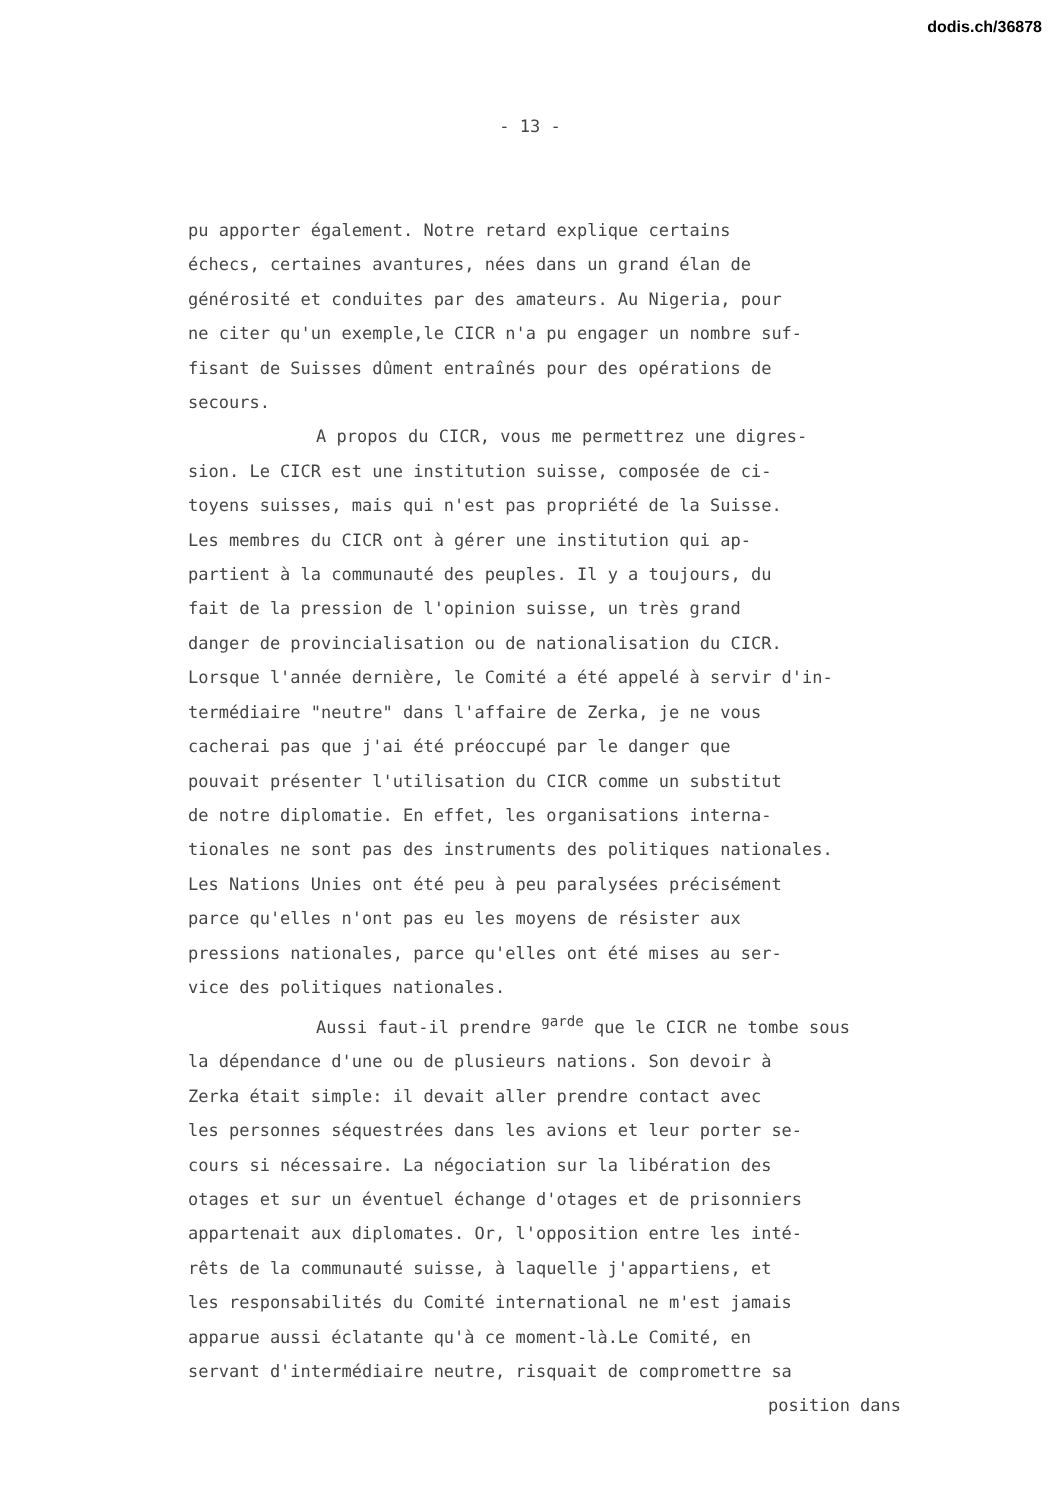dodis.ch/36878
- 13 -
pu apporter également. Notre retard explique certains
échecs, certaines avantures, nées dans un grand élan de
générosité et conduites par des amateurs. Au Nigeria, pour
ne citer qu'un exemple,le CICR n'a pu engager un nombre suf-
fisant de Suisses dûment entraînés pour des opérations de
secours.
A propos du CICR, vous me permettrez une digres-
sion. Le CICR est une institution suisse, composée de ci-
toyens suisses, mais qui n'est pas propriété de la Suisse.
Les membres du CICR ont à gérer une institution qui ap-
partient à la communauté des peuples. Il y a toujours, du
fait de la pression de l'opinion suisse, un très grand
danger de provincialisation ou de nationalisation du CICR.
Lorsque l'année dernière, le Comité a été appelé à servir d'in-
termédiaire "neutre" dans l'affaire de Zerka, je ne vous
cacherai pas que j'ai été préoccupé par le danger que
pouvait présenter l'utilisation du CICR comme un substitut
de notre diplomatie. En effet, les organisations interna-
tionales ne sont pas des instruments des politiques nationales.
Les Nations Unies ont été peu à peu paralysées précisément
parce qu'elles n'ont pas eu les moyens de résister aux
pressions nationales, parce qu'elles ont été mises au ser-
vice des politiques nationales.
Aussi faut-il prendre <sup>garde</sup> que le CICR ne tombe sous
la dépendance d'une ou de plusieurs nations. Son devoir à
Zerka était simple: il devait aller prendre contact avec
les personnes séquestrées dans les avions et leur porter se-
cours si nécessaire. La négociation sur la libération des
otages et sur un éventuel échange d'otages et de prisonniers
appartenait aux diplomates. Or, l'opposition entre les inté-
rêts de la communauté suisse, à laquelle j'appartiens, et
les responsabilités du Comité international ne m'est jamais
apparue aussi éclatante qu'à ce moment-là.Le Comité, en
servant d'intermédiaire neutre, risquait de compromettre sa
position dans